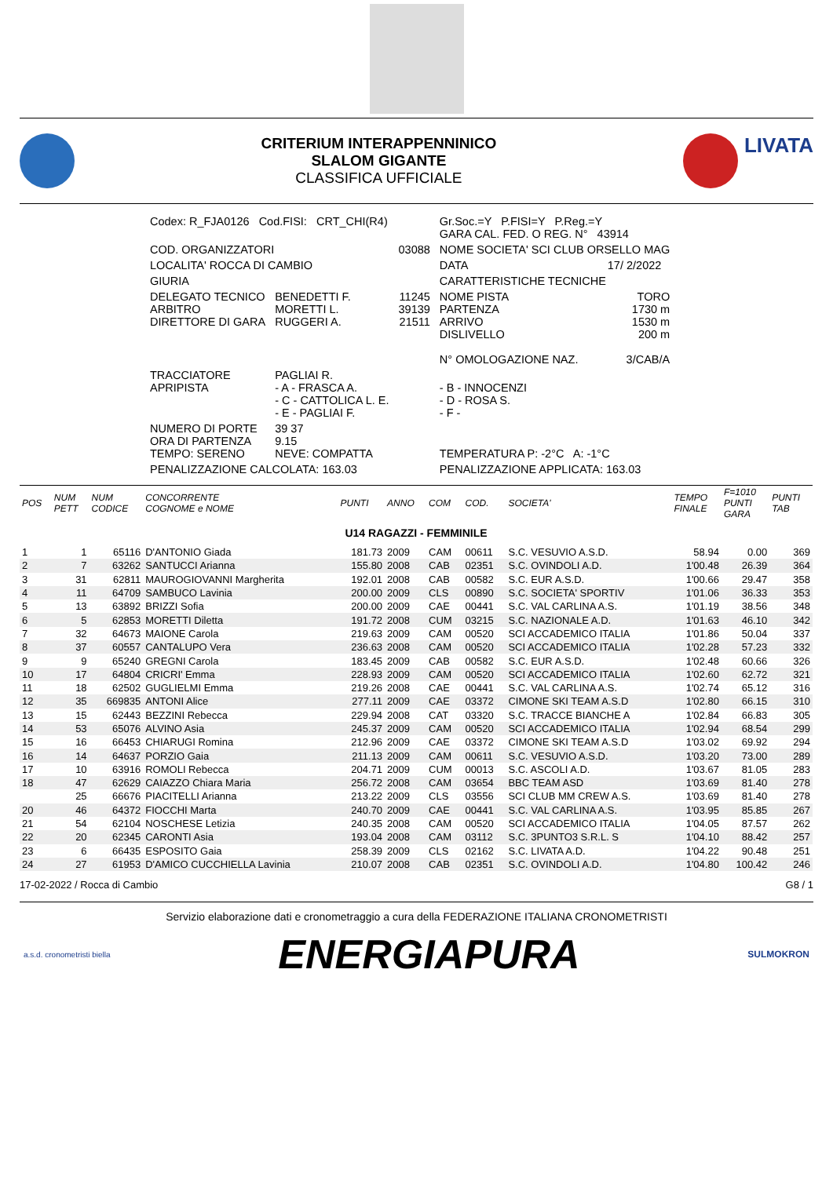CRITERIUM INTERAPPENNINICO
SLALOM GIGANTE
CLASSIFICA UFFICIALE
LIVATA
| Codex: R_FJA0126 Cod.FISI: CRT_CHI(R4) | | | Gr.Soc.=Y P.FISI=Y P.Reg.=Y GARA CAL. FED. O REG. N° 43914 | |
| COD. ORGANIZZATORI | | 03088 | NOME SOCIETA' SCI CLUB ORSELLO MAG | |
| LOCALITA' ROCCA DI CAMBIO | | | DATA | 17/ 2/2022 |
| GIURIA | | | CARATTERISTICHE TECNICHE | |
| DELEGATO TECNICO ARBITRO DIRETTORE DI GARA | BENEDETTI F. MORETTI L. RUGGERI A. | 11245 39139 21511 | NOME PISTA PARTENZA ARRIVO DISLIVELLO N° OMOLOGAZIONE NAZ. | TORO 1730 m 1530 m 200 m 3/CAB/A |
| TRACCIATORE APRIPISTA | PAGLIAI R. - A - FRASCA A. - C - CATTOLICA L. E. - E - PAGLIAI F. | | - B - INNOCENZI - D - ROSA S. - F - | |
| NUMERO DI PORTE ORA DI PARTENZA TEMPO: SERENO | 39 37 9.15 NEVE: COMPATTA | | TEMPERATURA P: -2°C A: -1°C | |
| PENALIZZAZIONE CALCOLATA: 163.03 | | | PENALIZZAZIONE APPLICATA: 163.03 | |
| POS | NUM PETT | NUM CODICE | CONCORRENTE COGNOME e NOME | PUNTI | ANNO | COM | COD. | SOCIETA' | TEMPO FINALE | F=1010 PUNTI GARA | PUNTI TAB |
| --- | --- | --- | --- | --- | --- | --- | --- | --- | --- | --- | --- |
| U14 RAGAZZI - FEMMINILE | | | | | | | | | | | |
| 1 | 1 | 65116 | D'ANTONIO Giada | 181.73 | 2009 | CAM | 00611 | S.C. VESUVIO A.S.D. | 58.94 | 0.00 | 369 |
| 2 | 7 | 63262 | SANTUCCI Arianna | 155.80 | 2008 | CAB | 02351 | S.C. OVINDOLI A.D. | 1'00.48 | 26.39 | 364 |
| 3 | 31 | 62811 | MAUROGIOVANNI Margherita | 192.01 | 2008 | CAB | 00582 | S.C. EUR A.S.D. | 1'00.66 | 29.47 | 358 |
| 4 | 11 | 64709 | SAMBUCO Lavinia | 200.00 | 2009 | CLS | 00890 | S.C. SOCIETA' SPORTIV | 1'01.06 | 36.33 | 353 |
| 5 | 13 | 63892 | BRIZZI Sofia | 200.00 | 2009 | CAE | 00441 | S.C. VAL CARLINA A.S. | 1'01.19 | 38.56 | 348 |
| 6 | 5 | 62853 | MORETTI Diletta | 191.72 | 2008 | CUM | 03215 | S.C. NAZIONALE A.D. | 1'01.63 | 46.10 | 342 |
| 7 | 32 | 64673 | MAIONE Carola | 219.63 | 2009 | CAM | 00520 | SCI ACCADEMICO ITALIA | 1'01.86 | 50.04 | 337 |
| 8 | 37 | 60557 | CANTALUPO Vera | 236.63 | 2008 | CAM | 00520 | SCI ACCADEMICO ITALIA | 1'02.28 | 57.23 | 332 |
| 9 | 9 | 65240 | GREGNI Carola | 183.45 | 2009 | CAB | 00582 | S.C. EUR A.S.D. | 1'02.48 | 60.66 | 326 |
| 10 | 17 | 64804 | CRICRI' Emma | 228.93 | 2009 | CAM | 00520 | SCI ACCADEMICO ITALIA | 1'02.60 | 62.72 | 321 |
| 11 | 18 | 62502 | GUGLIELMI Emma | 219.26 | 2008 | CAE | 00441 | S.C. VAL CARLINA A.S. | 1'02.74 | 65.12 | 316 |
| 12 | 35 | 669835 | ANTONI Alice | 277.11 | 2009 | CAE | 03372 | CIMONE SKI TEAM A.S.D | 1'02.80 | 66.15 | 310 |
| 13 | 15 | 62443 | BEZZINI Rebecca | 229.94 | 2008 | CAT | 03320 | S.C. TRACCE BIANCHE A | 1'02.84 | 66.83 | 305 |
| 14 | 53 | 65076 | ALVINO Asia | 245.37 | 2009 | CAM | 00520 | SCI ACCADEMICO ITALIA | 1'02.94 | 68.54 | 299 |
| 15 | 16 | 66453 | CHIARUGI Romina | 212.96 | 2009 | CAE | 03372 | CIMONE SKI TEAM A.S.D | 1'03.02 | 69.92 | 294 |
| 16 | 14 | 64637 | PORZIO Gaia | 211.13 | 2009 | CAM | 00611 | S.C. VESUVIO A.S.D. | 1'03.20 | 73.00 | 289 |
| 17 | 10 | 63916 | ROMOLI Rebecca | 204.71 | 2009 | CUM | 00013 | S.C. ASCOLI A.D. | 1'03.67 | 81.05 | 283 |
| 18 | 47 | 62629 | CAIAZZO Chiara Maria | 256.72 | 2008 | CAM | 03654 | BBC TEAM ASD | 1'03.69 | 81.40 | 278 |
| | 25 | 66676 | PIACITELLI Arianna | 213.22 | 2009 | CLS | 03556 | SCI CLUB MM CREW A.S. | 1'03.69 | 81.40 | 278 |
| 20 | 46 | 64372 | FIOCCHI Marta | 240.70 | 2009 | CAE | 00441 | S.C. VAL CARLINA A.S. | 1'03.95 | 85.85 | 267 |
| 21 | 54 | 62104 | NOSCHESE Letizia | 240.35 | 2008 | CAM | 00520 | SCI ACCADEMICO ITALIA | 1'04.05 | 87.57 | 262 |
| 22 | 20 | 62345 | CARONTI Asia | 193.04 | 2008 | CAM | 03112 | S.C. 3PUNTO3 S.R.L. S | 1'04.10 | 88.42 | 257 |
| 23 | 6 | 66435 | ESPOSITO Gaia | 258.39 | 2009 | CLS | 02162 | S.C. LIVATA A.D. | 1'04.22 | 90.48 | 251 |
| 24 | 27 | 61953 | D'AMICO CUCCHIELLA Lavinia | 210.07 | 2008 | CAB | 02351 | S.C. OVINDOLI A.D. | 1'04.80 | 100.42 | 246 |
17-02-2022 / Rocca di Cambio G8 / 1
Servizio elaborazione dati e cronometraggio a cura della FEDERAZIONE ITALIANA CRONOMETRISTI
a.s.d. cronometristi biella
ENERGIAPURA
SULMOKRON